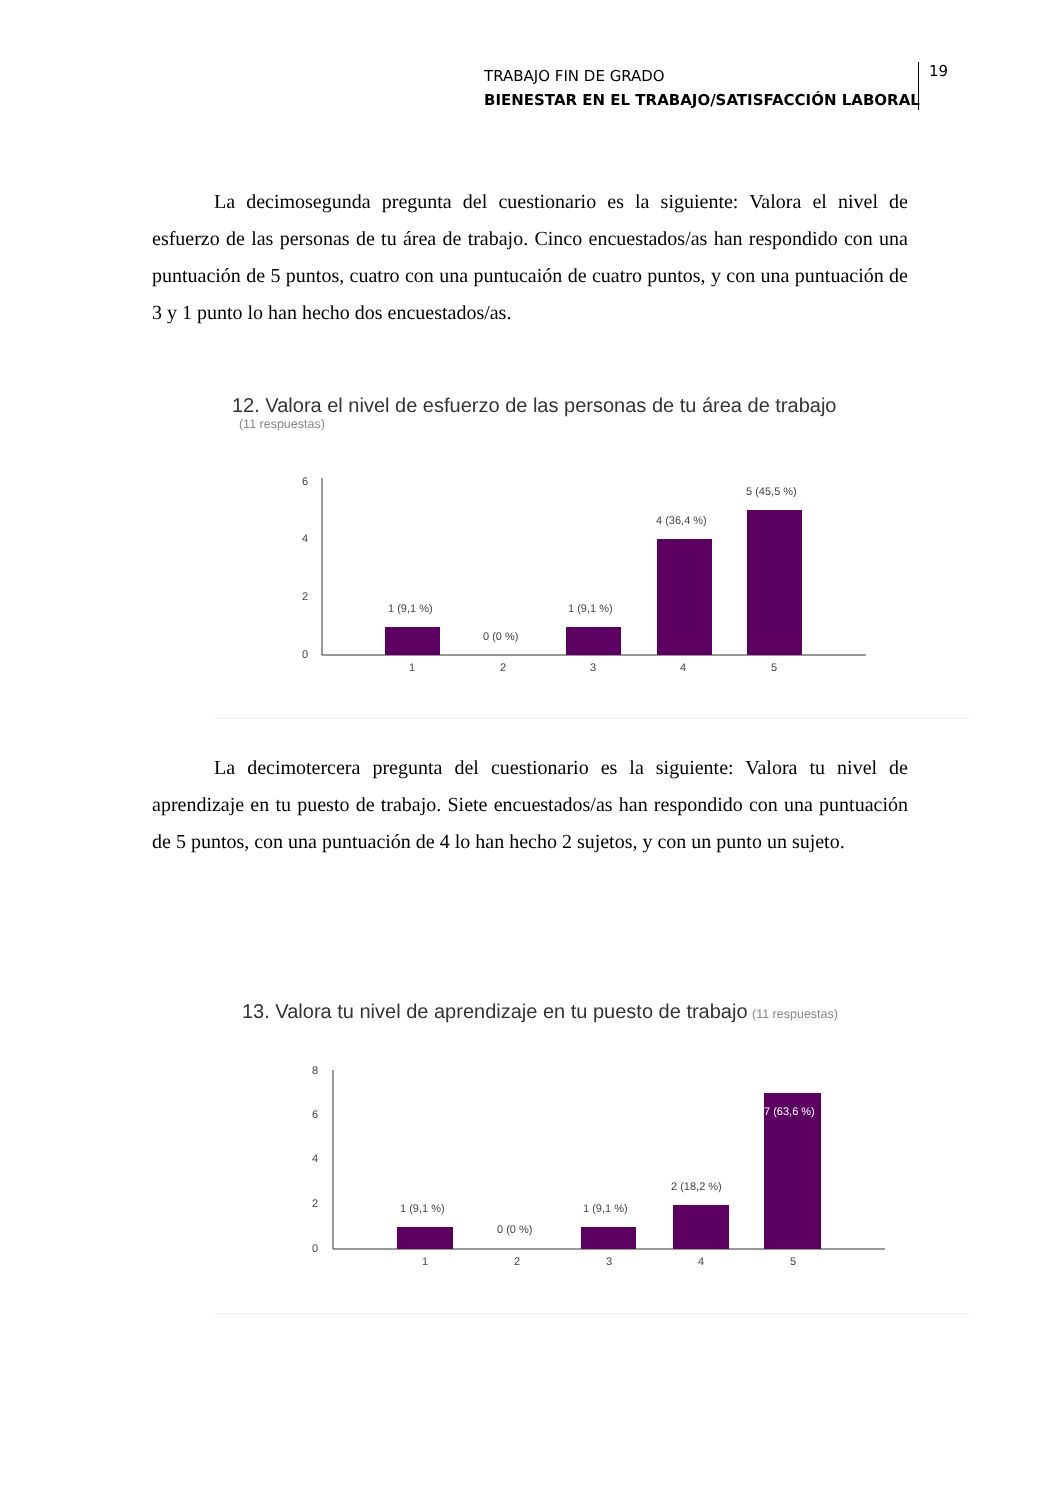TRABAJO FIN DE GRADO
BIENESTAR EN EL TRABAJO/SATISFACCIÓN LABORAL
19
La decimosegunda pregunta del cuestionario es la siguiente: Valora el nivel de esfuerzo de las personas de tu área de trabajo. Cinco encuestados/as han respondido con una puntuación de 5 puntos, cuatro con una puntucaión de cuatro puntos, y con una puntuación de 3 y 1 punto lo han hecho dos encuestados/as.
12. Valora el nivel de esfuerzo de las personas de tu área de trabajo
(11 respuestas)
6
4
2
0
1 (9,1 %)
0 (0 %)
1 (9,1 %)
4 (36,4 %)
5 (45,5 %)
1
2
3
4
5
La decimotercera pregunta del cuestionario es la siguiente: Valora tu nivel de aprendizaje en tu puesto de trabajo. Siete encuestados/as han respondido con una puntuación de 5 puntos, con una puntuación de 4 lo han hecho 2 sujetos, y con un punto un sujeto.
13. Valora tu nivel de aprendizaje en tu puesto de trabajo (11 respuestas)
8
6
4
2
0
1 (9,1 %)
0 (0 %)
1 (9,1 %)
2 (18,2 %)
7 (63,6 %)
1
2
3
4
5